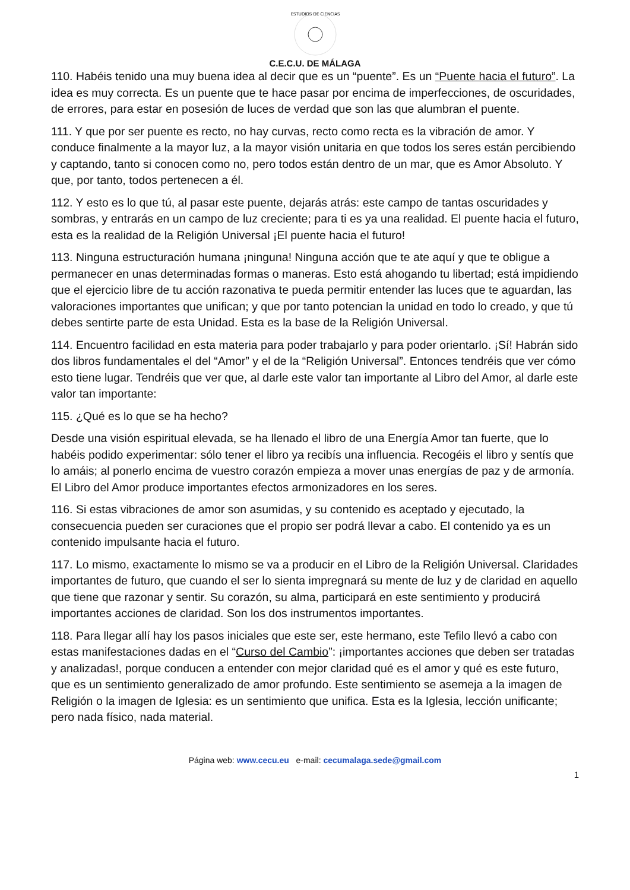ESTUDIOS DE CIENCIAS
C.E.C.U. DE MÁLAGA
110. Habéis tenido una muy buena idea al decir que es un “puente”. Es un “Puente hacia el futuro”. La idea es muy correcta. Es un puente que te hace pasar por encima de imperfecciones, de oscuridades, de errores, para estar en posesión de luces de verdad que son las que alumbran el puente.
111. Y que por ser puente es recto, no hay curvas, recto como recta es la vibración de amor. Y conduce finalmente a la mayor luz, a la mayor visión unitaria en que todos los seres están percibiendo y captando, tanto si conocen como no, pero todos están dentro de un mar, que es Amor Absoluto. Y que, por tanto, todos pertenecen a él.
112. Y esto es lo que tú, al pasar este puente, dejarás atrás: este campo de tantas oscuridades y sombras, y entrarás en un campo de luz creciente; para ti es ya una realidad. El puente hacia el futuro, esta es la realidad de la Religión Universal ¡El puente hacia el futuro!
113. Ninguna estructuración humana ¡ninguna! Ninguna acción que te ate aquí y que te obligue a permanecer en unas determinadas formas o maneras. Esto está ahogando tu libertad; está impidiendo que el ejercicio libre de tu acción razonativa te pueda permitir entender las luces que te aguardan, las valoraciones importantes que unifican; y que por tanto potencian la unidad en todo lo creado, y que tú debes sentirte parte de esta Unidad. Esta es la base de la Religión Universal.
114. Encuentro facilidad en esta materia para poder trabajarlo y para poder orientarlo. ¡Sí! Habrán sido dos libros fundamentales el del “Amor” y el de la “Religión Universal”. Entonces tendréis que ver cómo esto tiene lugar. Tendréis que ver que, al darle este valor tan importante al Libro del Amor, al darle este valor tan importante:
115. ¿Qué es lo que se ha hecho?
Desde una visión espiritual elevada, se ha llenado el libro de una Energía Amor tan fuerte, que lo habéis podido experimentar: sólo tener el libro ya recibís una influencia. Recogéis el libro y sentís que lo amáis; al ponerlo encima de vuestro corazón empieza a mover unas energías de paz y de armonía. El Libro del Amor produce importantes efectos armonizadores en los seres.
116. Si estas vibraciones de amor son asumidas, y su contenido es aceptado y ejecutado, la consecuencia pueden ser curaciones que el propio ser podrá llevar a cabo. El contenido ya es un contenido impulsante hacia el futuro.
117. Lo mismo, exactamente lo mismo se va a producir en el Libro de la Religión Universal. Claridades importantes de futuro, que cuando el ser lo sienta impregnará su mente de luz y de claridad en aquello que tiene que razonar y sentir. Su corazón, su alma, participará en este sentimiento y producirá importantes acciones de claridad. Son los dos instrumentos importantes.
118. Para llegar allí hay los pasos iniciales que este ser, este hermano, este Tefilo llevó a cabo con estas manifestaciones dadas en el “Curso del Cambio”: ¡importantes acciones que deben ser tratadas y analizadas!, porque conducen a entender con mejor claridad qué es el amor y qué es este futuro, que es un sentimiento generalizado de amor profundo. Este sentimiento se asemeja a la imagen de Religión o la imagen de Iglesia: es un sentimiento que unifica. Esta es la Iglesia, lección unificante; pero nada físico, nada material.
Página web: www.cecu.eu e-mail: cecumalaga.sede@gmail.com
1